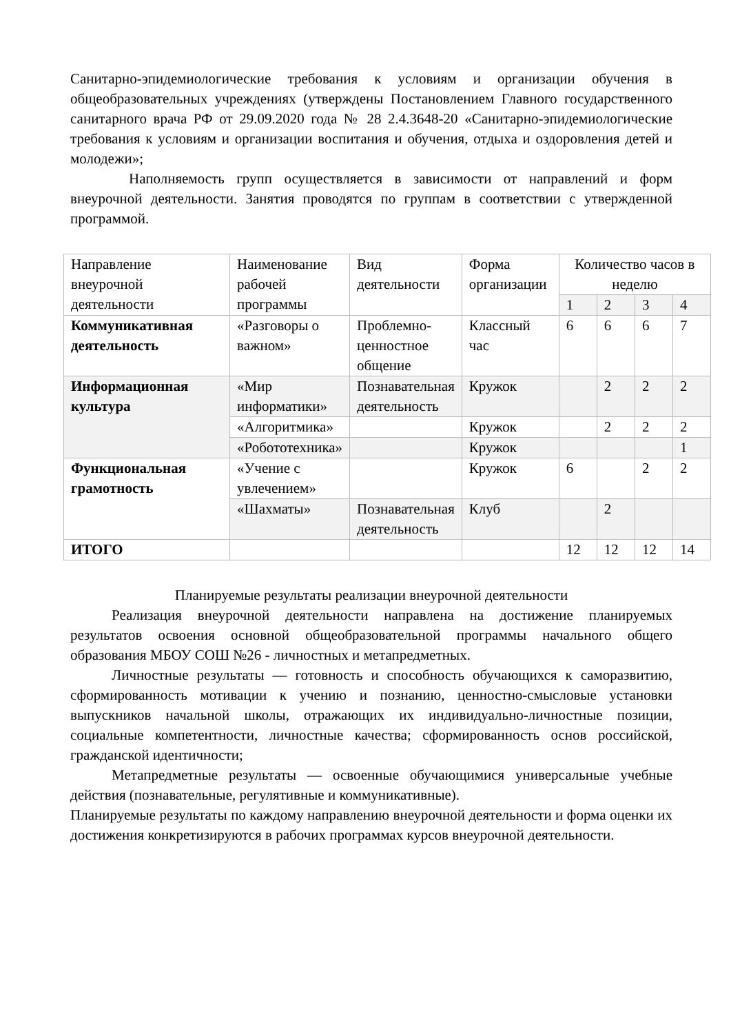Санитарно-эпидемиологические требования к условиям и организации обучения в общеобразовательных учреждениях (утверждены Постановлением Главного государственного санитарного врача РФ от 29.09.2020 года № 28 2.4.3648-20 «Санитарно-эпидемиологические требования к условиям и организации воспитания и обучения, отдыха и оздоровления детей и молодежи»;
Наполняемость групп осуществляется в зависимости от направлений и форм внеурочной деятельности. Занятия проводятся по группам в соответствии с утвержденной программой.
| Направление внеурочной деятельности | Наименование рабочей программы | Вид деятельности | Форма организации | Количество часов в неделю | | | |
| --- | --- | --- | --- | --- | --- | --- | --- |
| | | | | 1 | 2 | 3 | 4 |
| Коммуникативная деятельность | «Разговоры о важном» | Проблемно-ценностное общение | Классный час | 6 | 6 | 6 | 7 |
| Информационная культура | «Мир информатики» | Познавательная деятельность | Кружок | | 2 | 2 | 2 |
| | «Алгоритмика» | | Кружок | | 2 | 2 | 2 |
| | «Робототехника» | | Кружок | | | | 1 |
| Функциональная грамотность | «Учение с увлечением» | | Кружок | 6 | | 2 | 2 |
| | «Шахматы» | Познавательная деятельность | Клуб | | 2 | | |
| ИТОГО | | | | 12 | 12 | 12 | 14 |
Планируемые результаты реализации внеурочной деятельности
Реализация внеурочной деятельности направлена на достижение планируемых результатов освоения основной общеобразовательной программы начального общего образования МБОУ СОШ №26 - личностных и метапредметных.
Личностные результаты — готовность и способность обучающихся к саморазвитию, сформированность мотивации к учению и познанию, ценностно-смысловые установки выпускников начальной школы, отражающих их индивидуально-личностные позиции, социальные компетентности, личностные качества; сформированность основ российской, гражданской идентичности;
Метапредметные результаты — освоенные обучающимися универсальные учебные действия (познавательные, регулятивные и коммуникативные).
Планируемые результаты по каждому направлению внеурочной деятельности и форма оценки их достижения конкретизируются в рабочих программах курсов внеурочной деятельности.